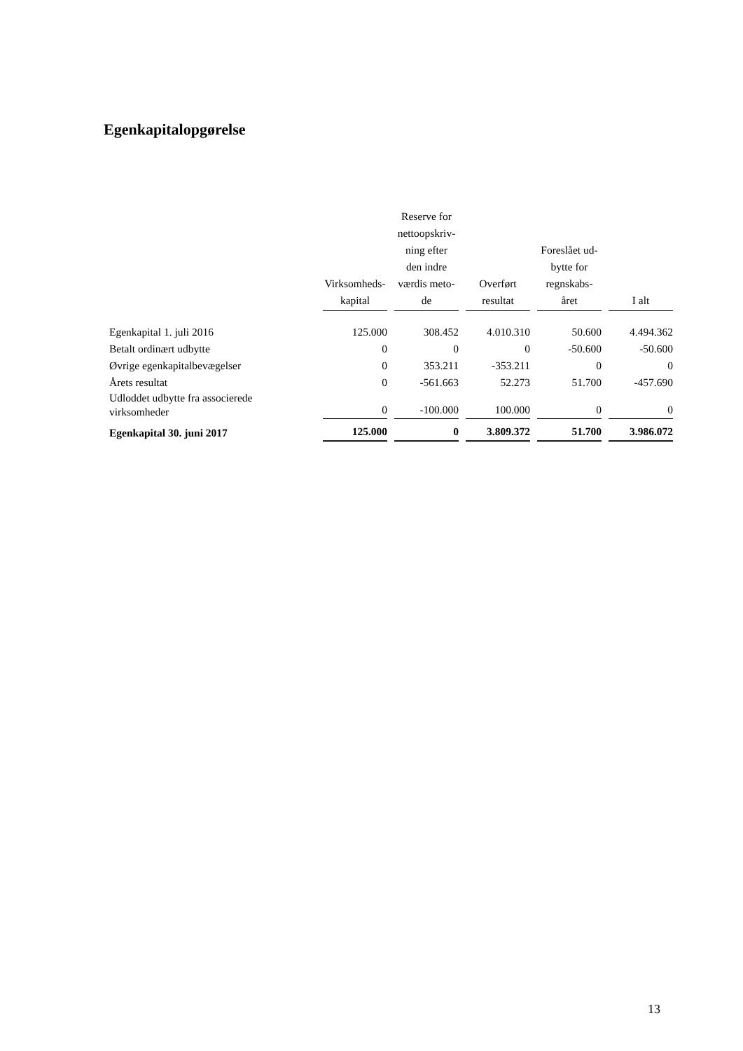Egenkapitalopgørelse
| | Virksomheds- kapital | Reserve for nettoopskriv- ning efter den indre værdis meto- de | Overført resultat | Foreslået ud- bytte for regnskabs- året | I alt |
| --- | --- | --- | --- | --- | --- |
| Egenkapital 1. juli 2016 | 125.000 | 308.452 | 4.010.310 | 50.600 | 4.494.362 |
| Betalt ordinært udbytte | 0 | 0 | 0 | -50.600 | -50.600 |
| Øvrige egenkapitalbevægelser | 0 | 353.211 | -353.211 | 0 | 0 |
| Årets resultat | 0 | -561.663 | 52.273 | 51.700 | -457.690 |
| Udloddet udbytte fra associerede virksomheder | 0 | -100.000 | 100.000 | 0 | 0 |
| Egenkapital 30. juni 2017 | 125.000 | 0 | 3.809.372 | 51.700 | 3.986.072 |
13